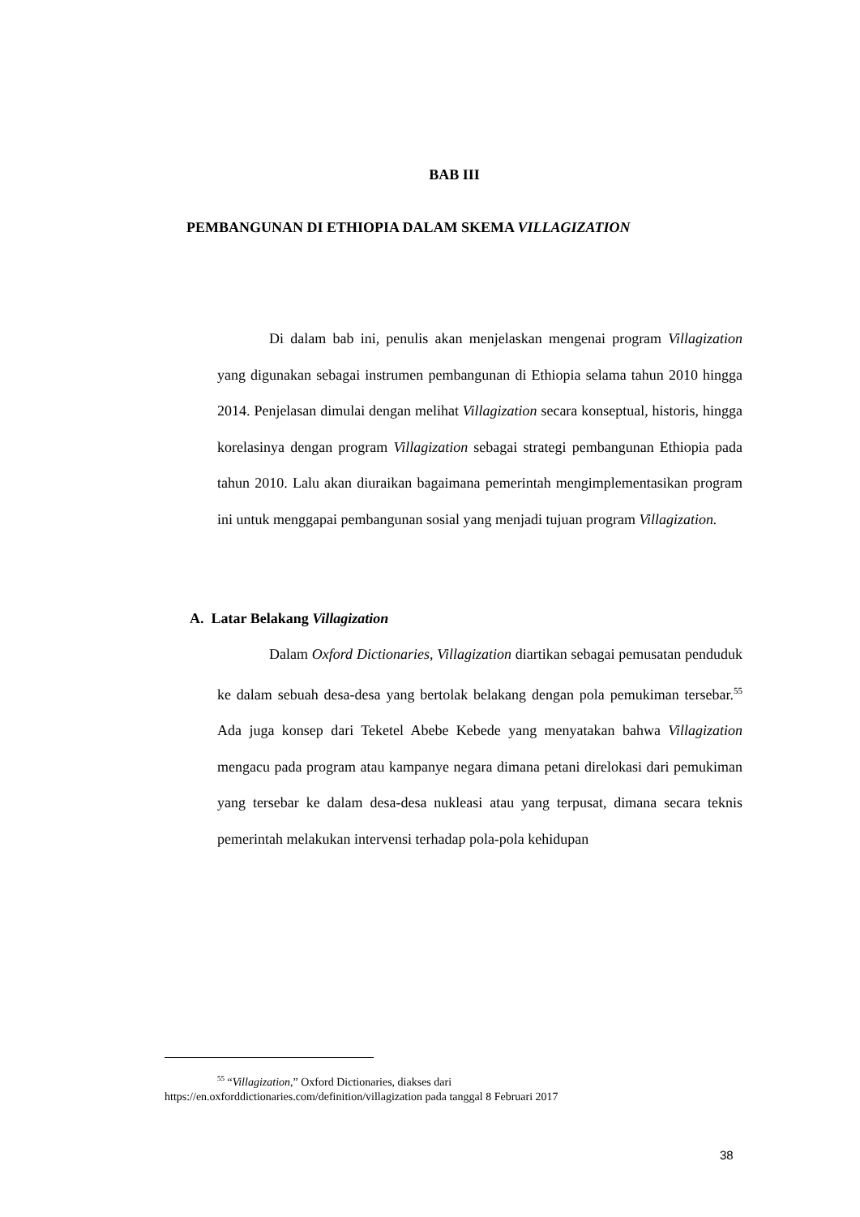BAB III
PEMBANGUNAN DI ETHIOPIA DALAM SKEMA VILLAGIZATION
Di dalam bab ini, penulis akan menjelaskan mengenai program Villagization yang digunakan sebagai instrumen pembangunan di Ethiopia selama tahun 2010 hingga 2014. Penjelasan dimulai dengan melihat Villagization secara konseptual, historis, hingga korelasinya dengan program Villagization sebagai strategi pembangunan Ethiopia pada tahun 2010. Lalu akan diuraikan bagaimana pemerintah mengimplementasikan program ini untuk menggapai pembangunan sosial yang menjadi tujuan program Villagization.
A. Latar Belakang Villagization
Dalam Oxford Dictionaries, Villagization diartikan sebagai pemusatan penduduk ke dalam sebuah desa-desa yang bertolak belakang dengan pola pemukiman tersebar.<sup>55</sup> Ada juga konsep dari Teketel Abebe Kebede yang menyatakan bahwa Villagization mengacu pada program atau kampanye negara dimana petani direlokasi dari pemukiman yang tersebar ke dalam desa-desa nukleasi atau yang terpusat, dimana secara teknis pemerintah melakukan intervensi terhadap pola-pola kehidupan
<sup>55</sup> “Villagization,” Oxford Dictionaries, diakses dari
https://en.oxforddictionaries.com/definition/villagization pada tanggal 8 Februari 2017
38